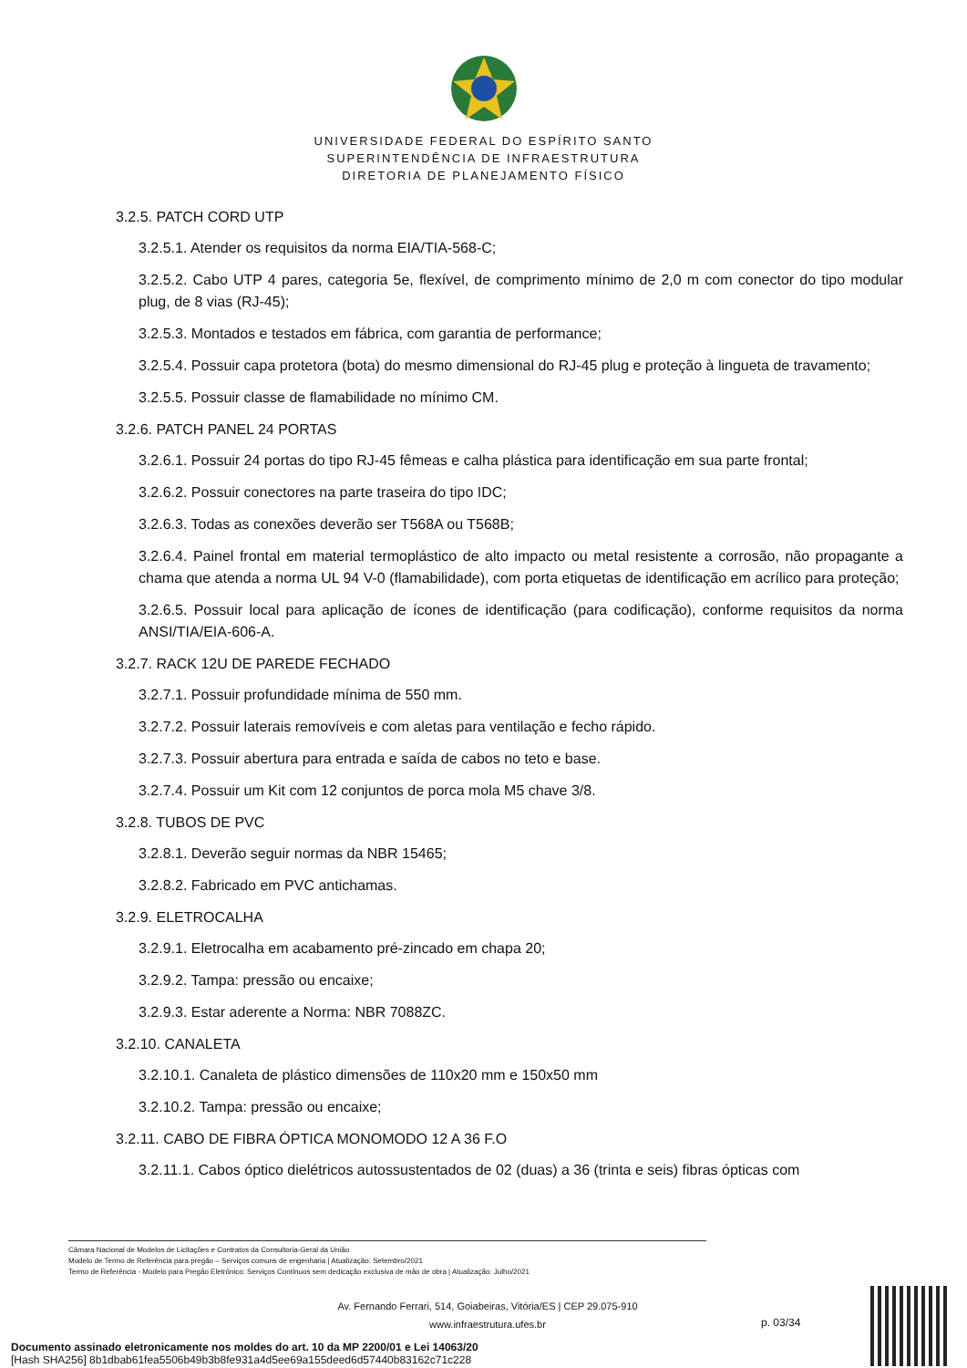UNIVERSIDADE FEDERAL DO ESPÍRITO SANTO
SUPERINTENDÊNCIA DE INFRAESTRUTURA
DIRETORIA DE PLANEJAMENTO FÍSICO
3.2.5. PATCH CORD UTP
3.2.5.1. Atender os requisitos da norma EIA/TIA-568-C;
3.2.5.2. Cabo UTP 4 pares, categoria 5e, flexível, de comprimento mínimo de 2,0 m com conector do tipo modular plug, de 8 vias (RJ-45);
3.2.5.3. Montados e testados em fábrica, com garantia de performance;
3.2.5.4. Possuir capa protetora (bota) do mesmo dimensional do RJ-45 plug e proteção à lingueta de travamento;
3.2.5.5. Possuir classe de flamabilidade no mínimo CM.
3.2.6. PATCH PANEL 24 PORTAS
3.2.6.1. Possuir 24 portas do tipo RJ-45 fêmeas e calha plástica para identificação em sua parte frontal;
3.2.6.2. Possuir conectores na parte traseira do tipo IDC;
3.2.6.3. Todas as conexões deverão ser T568A ou T568B;
3.2.6.4. Painel frontal em material termoplástico de alto impacto ou metal resistente a corrosão, não propagante a chama que atenda a norma UL 94 V-0 (flamabilidade), com porta etiquetas de identificação em acrílico para proteção;
3.2.6.5. Possuir local para aplicação de ícones de identificação (para codificação), conforme requisitos da norma ANSI/TIA/EIA-606-A.
3.2.7. RACK 12U DE PAREDE FECHADO
3.2.7.1. Possuir profundidade mínima de 550 mm.
3.2.7.2. Possuir laterais removíveis e com aletas para ventilação e fecho rápido.
3.2.7.3. Possuir abertura para entrada e saída de cabos no teto e base.
3.2.7.4. Possuir um Kit com 12 conjuntos de porca mola M5 chave 3/8.
3.2.8. TUBOS DE PVC
3.2.8.1. Deverão seguir normas da NBR 15465;
3.2.8.2. Fabricado em PVC antichamas.
3.2.9. ELETROCALHA
3.2.9.1. Eletrocalha em acabamento pré-zincado em chapa 20;
3.2.9.2. Tampa: pressão ou encaixe;
3.2.9.3. Estar aderente a Norma: NBR 7088ZC.
3.2.10. CANALETA
3.2.10.1. Canaleta de plástico dimensões de 110x20 mm e 150x50 mm
3.2.10.2. Tampa: pressão ou encaixe;
3.2.11. CABO DE FIBRA ÓPTICA MONOMODO 12 A 36 F.O
3.2.11.1. Cabos óptico dielétricos autossustentados de 02 (duas) a 36 (trinta e seis) fibras ópticas com
Câmara Nacional de Modelos de Licitações e Contratos da Consultoria-Geral da União
Modelo de Termo de Referência para pregão – Serviços comuns de engenharia | Atualização: Setembro/2021
Termo de Referência - Modelo para Pregão Eletrônico: Serviços Contínuos sem dedicação exclusiva de mão de obra | Atualização: Julho/2021
Av. Fernando Ferrari, 514, Goiabeiras, Vitória/ES | CEP 29.075-910
www.infraestrutura.ufes.br
p. 03/34
Documento assinado eletronicamente nos moldes do art. 10 da MP 2200/01 e Lei 14063/20
[Hash SHA256] 8b1dbab61fea5506b49b3b8fe931a4d5ee69a155deed6d57440b83162c71c228